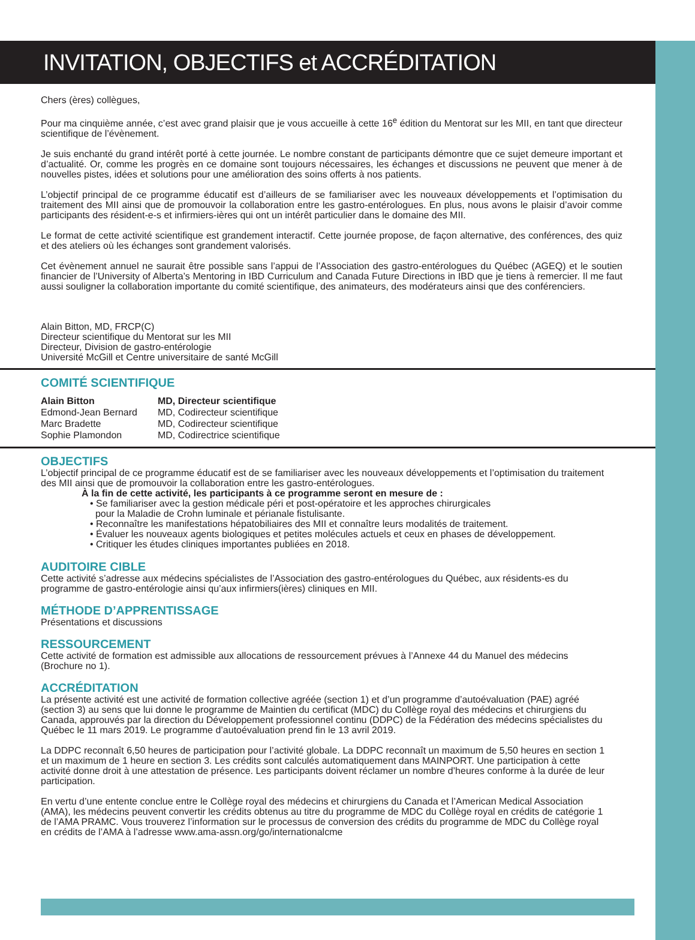INVITATION, OBJECTIFS et ACCRÉDITATION
Chers (ères) collègues,
Pour ma cinquième année, c’est avec grand plaisir que je vous accueille à cette 16<sup>e</sup> édition du Mentorat sur les MII, en tant que directeur scientifique de l’évènement.
Je suis enchanté du grand intérêt porté à cette journée. Le nombre constant de participants démontre que ce sujet demeure important et d’actualité. Or, comme les progrès en ce domaine sont toujours nécessaires, les échanges et discussions ne peuvent que mener à de nouvelles pistes, idées et solutions pour une amélioration des soins offerts à nos patients.
L’objectif principal de ce programme éducatif est d’ailleurs de se familiariser avec les nouveaux développements et l’optimisation du traitement des MII ainsi que de promouvoir la collaboration entre les gastro-entérologues. En plus, nous avons le plaisir d’avoir comme participants des résident-e-s et infirmiers-ières qui ont un intérêt particulier dans le domaine des MII.
Le format de cette activité scientifique est grandement interactif. Cette journée propose, de façon alternative, des conférences, des quiz et des ateliers où les échanges sont grandement valorisés.
Cet évènement annuel ne saurait être possible sans l’appui de l’Association des gastro-entérologues du Québec (AGEQ) et le soutien financier de l’University of Alberta’s Mentoring in IBD Curriculum and Canada Future Directions in IBD que je tiens à remercier. Il me faut aussi souligner la collaboration importante du comité scientifique, des animateurs, des modérateurs ainsi que des conférenciers.
Alain Bitton, MD, FRCP(C)
Directeur scientifique du Mentorat sur les MII
Directeur, Division de gastro-entérologie
Université McGill et Centre universitaire de santé McGill
COMITÉ SCIENTIFIQUE
| Alain Bitton | MD, Directeur scientifique |
| Edmond-Jean Bernard | MD, Codirecteur scientifique |
| Marc Bradette | MD, Codirecteur scientifique |
| Sophie Plamondon | MD, Codirectrice scientifique |
OBJECTIFS
L’objectif principal de ce programme éducatif est de se familiariser avec les nouveaux développements et l’optimisation du traitement des MII ainsi que de promouvoir la collaboration entre les gastro-entérologues.
À la fin de cette activité, les participants à ce programme seront en mesure de :
• Se familiariser avec la gestion médicale péri et post-opératoire et les approches chirurgicales
pour la Maladie de Crohn luminale et périanale fistulisante.
• Reconnaître les manifestations hépatobiliaires des MII et connaître leurs modalités de traitement.
• Évaluer les nouveaux agents biologiques et petites molécules actuels et ceux en phases de développement.
• Critiquer les études cliniques importantes publiées en 2018.
AUDITOIRE CIBLE
Cette activité s’adresse aux médecins spécialistes de l’Association des gastro-entérologues du Québec, aux résidents-es du programme de gastro-entérologie ainsi qu’aux infirmiers(ières) cliniques en MII.
MÉTHODE D’APPRENTISSAGE
Présentations et discussions
RESSOURCEMENT
Cette activité de formation est admissible aux allocations de ressourcement prévues à l’Annexe 44 du Manuel des médecins (Brochure no 1).
ACCRÉDITATION
La présente activité est une activité de formation collective agréée (section 1) et d’un programme d’autoévaluation (PAE) agréé (section 3) au sens que lui donne le programme de Maintien du certificat (MDC) du Collège royal des médecins et chirurgiens du Canada, approuvés par la direction du Développement professionnel continu (DDPC) de la Fédération des médecins spécialistes du Québec le 11 mars 2019. Le programme d’autoévaluation prend fin le 13 avril 2019.
La DDPC reconnaît 6,50 heures de participation pour l’activité globale. La DDPC reconnaît un maximum de 5,50 heures en section 1 et un maximum de 1 heure en section 3. Les crédits sont calculés automatiquement dans MAINPORT. Une participation à cette activité donne droit à une attestation de présence. Les participants doivent réclamer un nombre d’heures conforme à la durée de leur participation.
En vertu d’une entente conclue entre le Collège royal des médecins et chirurgiens du Canada et l’American Medical Association (AMA), les médecins peuvent convertir les crédits obtenus au titre du programme de MDC du Collège royal en crédits de catégorie 1 de l’AMA PRAMC. Vous trouverez l’information sur le processus de conversion des crédits du programme de MDC du Collège royal en crédits de l’AMA à l’adresse www.ama-assn.org/go/internationalcme